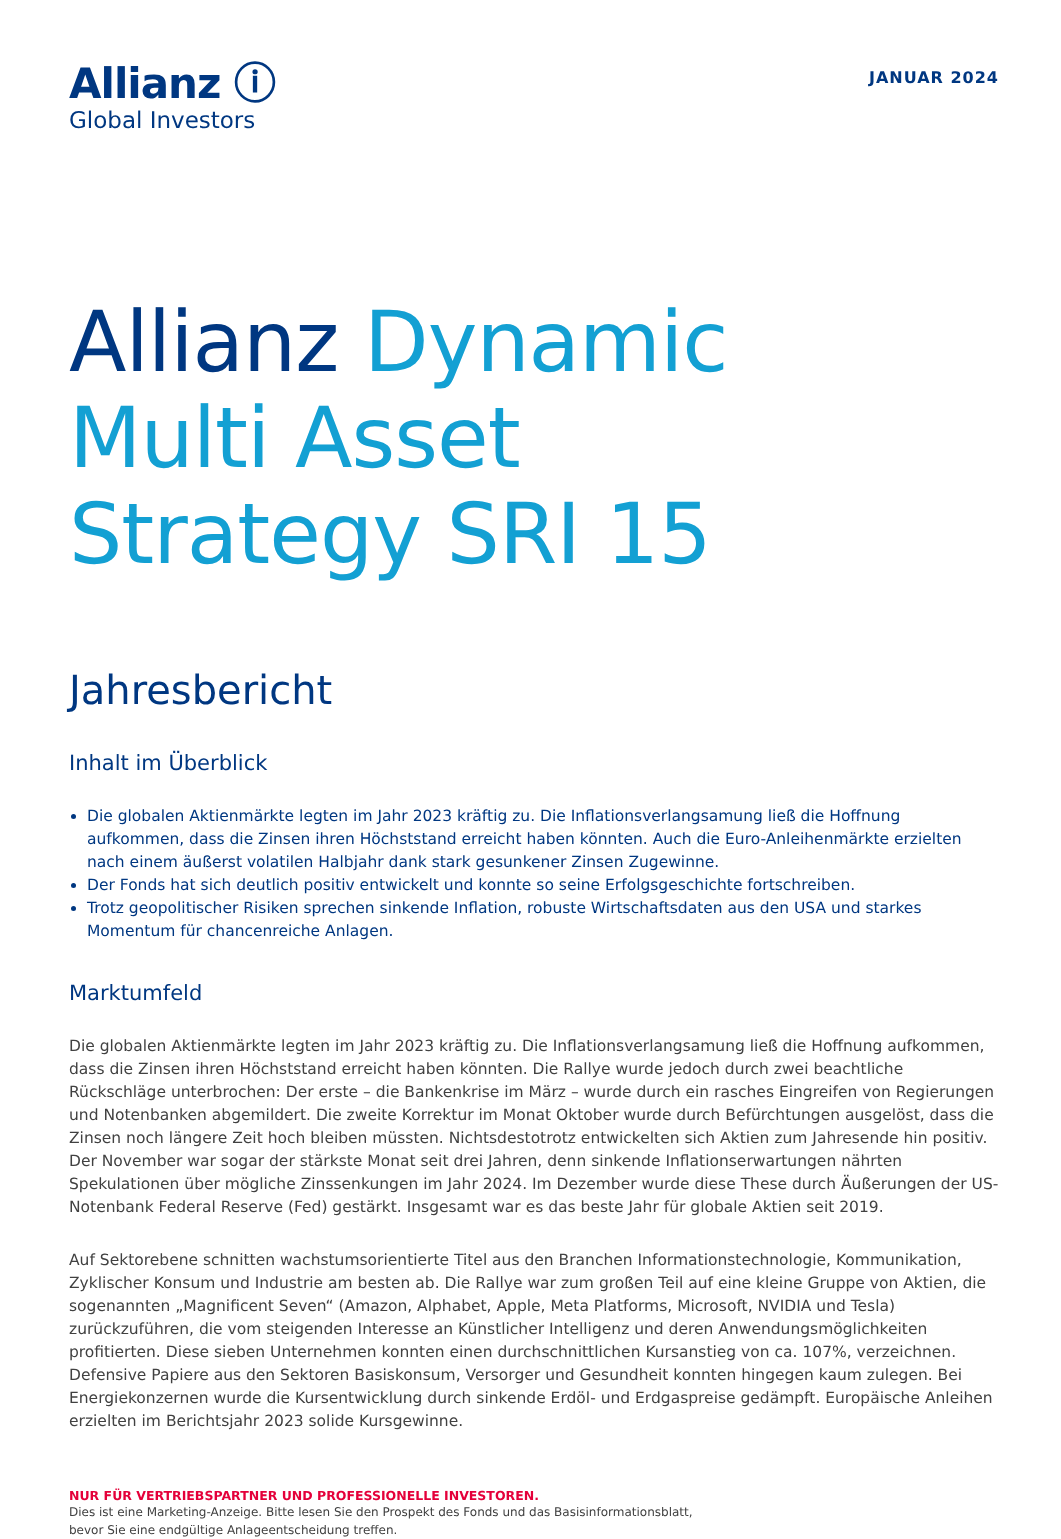Allianz ⓘ
Global Investors
JANUAR 2024
Allianz Dynamic
Multi Asset
Strategy SRI 15
Jahresbericht
Inhalt im Überblick
Die globalen Aktienmärkte legten im Jahr 2023 kräftig zu. Die Inflationsverlangsamung ließ die Hoffnung aufkommen, dass die Zinsen ihren Höchststand erreicht haben könnten. Auch die Euro-Anleihenmärkte erzielten nach einem äußerst volatilen Halbjahr dank stark gesunkener Zinsen Zugewinne.
Der Fonds hat sich deutlich positiv entwickelt und konnte so seine Erfolgsgeschichte fortschreiben.
Trotz geopolitischer Risiken sprechen sinkende Inflation, robuste Wirtschaftsdaten aus den USA und starkes Momentum für chancenreiche Anlagen.
Marktumfeld
Die globalen Aktienmärkte legten im Jahr 2023 kräftig zu. Die Inflationsverlangsamung ließ die Hoffnung aufkommen, dass die Zinsen ihren Höchststand erreicht haben könnten. Die Rallye wurde jedoch durch zwei beachtliche Rückschläge unterbrochen: Der erste – die Bankenkrise im März – wurde durch ein rasches Eingreifen von Regierungen und Notenbanken abgemildert. Die zweite Korrektur im Monat Oktober wurde durch Befürchtungen ausgelöst, dass die Zinsen noch längere Zeit hoch bleiben müssten. Nichtsdestotrotz entwickelten sich Aktien zum Jahresende hin positiv. Der November war sogar der stärkste Monat seit drei Jahren, denn sinkende Inflationserwartungen nährten Spekulationen über mögliche Zinssenkungen im Jahr 2024. Im Dezember wurde diese These durch Äußerungen der US-Notenbank Federal Reserve (Fed) gestärkt. Insgesamt war es das beste Jahr für globale Aktien seit 2019.
Auf Sektorebene schnitten wachstumsorientierte Titel aus den Branchen Informationstechnologie, Kommunikation, Zyklischer Konsum und Industrie am besten ab. Die Rallye war zum großen Teil auf eine kleine Gruppe von Aktien, die sogenannten „Magnificent Seven“ (Amazon, Alphabet, Apple, Meta Platforms, Microsoft, NVIDIA und Tesla) zurückzuführen, die vom steigenden Interesse an Künstlicher Intelligenz und deren Anwendungsmöglichkeiten profitierten. Diese sieben Unternehmen konnten einen durchschnittlichen Kursanstieg von ca. 107%, verzeichnen. Defensive Papiere aus den Sektoren Basiskonsum, Versorger und Gesundheit konnten hingegen kaum zulegen. Bei Energiekonzernen wurde die Kursentwicklung durch sinkende Erdöl- und Erdgaspreise gedämpft. Europäische Anleihen erzielten im Berichtsjahr 2023 solide Kursgewinne.
NUR FÜR VERTRIEBSPARTNER UND PROFESSIONELLE INVESTOREN.
Dies ist eine Marketing-Anzeige. Bitte lesen Sie den Prospekt des Fonds und das Basisinformationsblatt,
bevor Sie eine endgültige Anlageentscheidung treffen.